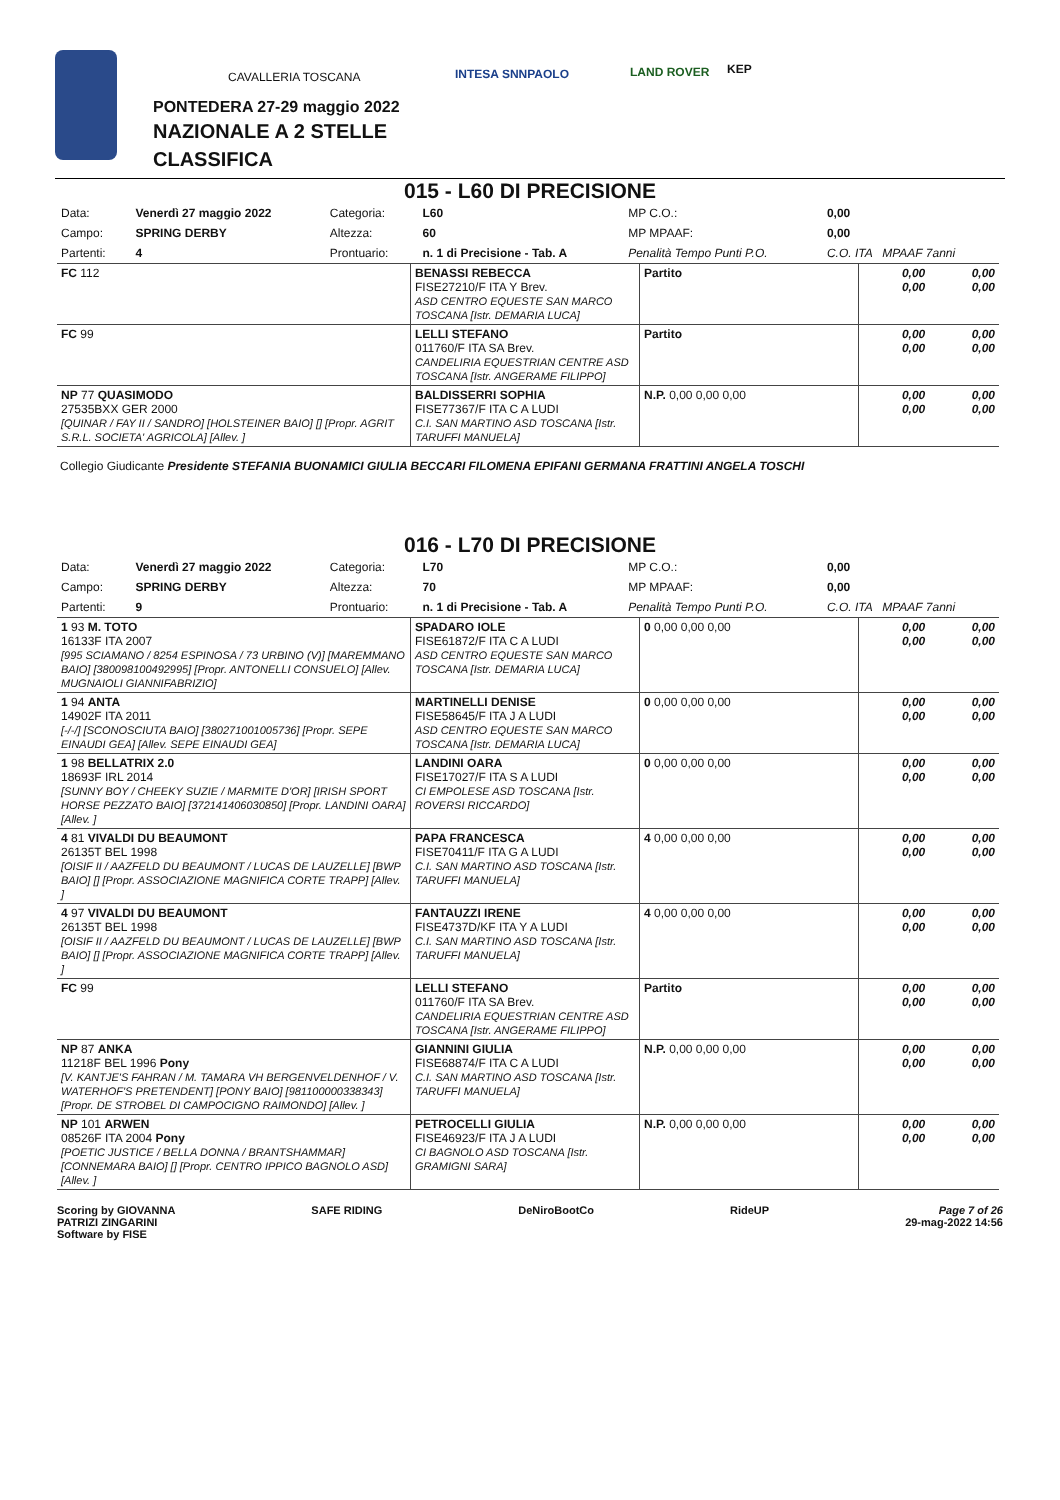CAVALLERIA TOSCANA INTESA SNNPAOLO LAND ROVER KEP
PONTEDERA 27-29 maggio 2022
NAZIONALE A 2 STELLE
CLASSIFICA
015 - L60 DI PRECISIONE
| Data: | Venerdì 27 maggio 2022 | Categoria: | L60 | MP C.O.: | 0,00 |
| Campo: | SPRING DERBY | Altezza: | 60 | MP MPAAF: | 0,00 |
| Partenti: | 4 | Prontuario: | n. 1 di Precisione - Tab. A | Penalità Tempo Punti P.O. | C.O. ITA MPAAF 7anni |
| FC 112 | BENASSI REBECCA FISE27210/F ITA Y Brev. ASD CENTRO EQUESTE SAN MARCO TOSCANA [Istr. DEMARIA LUCA] | Partito | 0,00 0,00 | 0,00 0,00 |
| FC 99 | LELLI STEFANO 011760/F ITA SA Brev. CANDELIRIA EQUESTRIAN CENTRE ASD TOSCANA [Istr. ANGERAME FILIPPO] | Partito | 0,00 0,00 | 0,00 0,00 |
| NP 77 QUASIMODO 27535BXX GER 2000 [QUINAR / FAY II / SANDRO] [HOLSTEINER BAIO] [] [Propr. AGRIT S.R.L. SOCIETA' AGRICOLA] [Allev. ] | BALDISSERRI SOPHIA FISE77367/F ITA C A LUDI C.I. SAN MARTINO ASD TOSCANA [Istr. TARUFFI MANUELA] | N.P. 0,00 0,00 0,00 | 0,00 0,00 | 0,00 0,00 |
Collegio Giudicante Presidente STEFANIA BUONAMICI GIULIA BECCARI FILOMENA EPIFANI GERMANA FRATTINI ANGELA TOSCHI
016 - L70 DI PRECISIONE
| Data: | Venerdì 27 maggio 2022 | Categoria: | L70 | MP C.O.: | 0,00 |
| Campo: | SPRING DERBY | Altezza: | 70 | MP MPAAF: | 0,00 |
| Partenti: | 9 | Prontuario: | n. 1 di Precisione - Tab. A | Penalità Tempo Punti P.O. | C.O. ITA MPAAF 7anni |
| 1 93 M. TOTO 16133F ITA 2007 [995 SCIAMANO / 8254 ESPINOSA / 73 URBINO (V)] [MAREMMANO BAIO] [380098100492995] [Propr. ANTONELLI CONSUELO] [Allev. MUGNAIOLI GIANNIFABRIZIO] | SPADARO IOLE FISE61872/F ITA C A LUDI ASD CENTRO EQUESTE SAN MARCO TOSCANA [Istr. DEMARIA LUCA] | 0 0,00 0,00 0,00 | 0,00 0,00 | 0,00 0,00 |
| 1 94 ANTA 14902F ITA 2011 [-/-/] [SCONOSCIUTA BAIO] [380271001005736] [Propr. SEPE EINAUDI GEA] [Allev. SEPE EINAUDI GEA] | MARTINELLI DENISE FISE58645/F ITA J A LUDI ASD CENTRO EQUESTE SAN MARCO TOSCANA [Istr. DEMARIA LUCA] | 0 0,00 0,00 0,00 | 0,00 0,00 | 0,00 0,00 |
| 1 98 BELLATRIX 2.0 18693F IRL 2014 [SUNNY BOY / CHEEKY SUZIE / MARMITE D'OR] [IRISH SPORT HORSE PEZZATO BAIO] [372141406030850] [Propr. LANDINI OARA] [Allev. ] | LANDINI OARA FISE17027/F ITA S A LUDI CI EMPOLESE ASD TOSCANA [Istr. ROVERSI RICCARDO] | 0 0,00 0,00 0,00 | 0,00 0,00 | 0,00 0,00 |
| 4 81 VIVALDI DU BEAUMONT 26135T BEL 1998 [OISIF II / AAZFELD DU BEAUMONT / LUCAS DE LAUZELLE] [BWP BAIO] [] [Propr. ASSOCIAZIONE MAGNIFICA CORTE TRAPP] [Allev. ] | PAPA FRANCESCA FISE70411/F ITA G A LUDI C.I. SAN MARTINO ASD TOSCANA [Istr. TARUFFI MANUELA] | 4 0,00 0,00 0,00 | 0,00 0,00 | 0,00 0,00 |
| 4 97 VIVALDI DU BEAUMONT 26135T BEL 1998 [OISIF II / AAZFELD DU BEAUMONT / LUCAS DE LAUZELLE] [BWP BAIO] [] [Propr. ASSOCIAZIONE MAGNIFICA CORTE TRAPP] [Allev. ] | FANTAUZZI IRENE FISE4737D/KF ITA Y A LUDI C.I. SAN MARTINO ASD TOSCANA [Istr. TARUFFI MANUELA] | 4 0,00 0,00 0,00 | 0,00 0,00 | 0,00 0,00 |
| FC 99 | LELLI STEFANO 011760/F ITA SA Brev. CANDELIRIA EQUESTRIAN CENTRE ASD TOSCANA [Istr. ANGERAME FILIPPO] | Partito | 0,00 0,00 | 0,00 0,00 |
| NP 87 ANKA 11218F BEL 1996 Pony [V. KANTJE'S FAHRAN / M. TAMARA VH BERGENVELDENHOF / V. WATERHOF'S PRETENDENT] [PONY BAIO] [981100000338343] [Propr. DE STROBEL DI CAMPOCIGNO RAIMONDO] [Allev. ] | GIANNINI GIULIA FISE68874/F ITA C A LUDI C.I. SAN MARTINO ASD TOSCANA [Istr. TARUFFI MANUELA] | N.P. 0,00 0,00 0,00 | 0,00 0,00 | 0,00 0,00 |
| NP 101 ARWEN 08526F ITA 2004 Pony [POETIC JUSTICE / BELLA DONNA / BRANTSHAMMAR] [CONNEMARA BAIO] [] [Propr. CENTRO IPPICO BAGNOLO ASD] [Allev. ] | PETROCELLI GIULIA FISE46923/F ITA J A LUDI CI BAGNOLO ASD TOSCANA [Istr. GRAMIGNI SARA] | N.P. 0,00 0,00 0,00 | 0,00 0,00 | 0,00 0,00 |
Scoring by GIOVANNA
PATRIZI ZINGARINI
Software by FISE
SAFE RIDING DeNiroBootCo RideUP Page 7 of 26
29-mag-2022 14:56